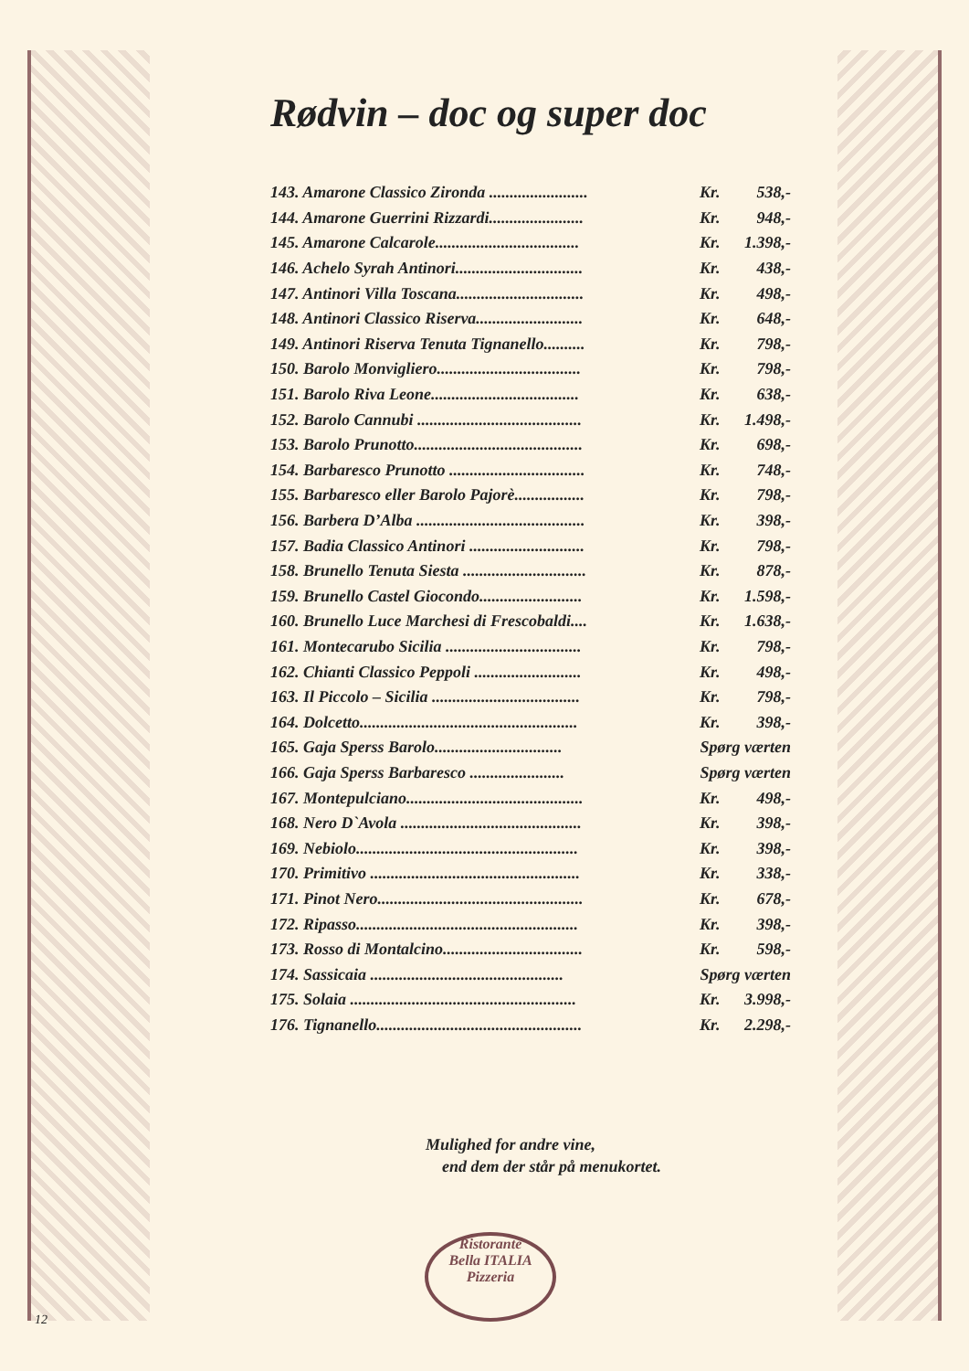Rødvin – doc og super doc
| 143. Amarone Classico Zironda ........................ | Kr. | 538,- |
| 144. Amarone Guerrini Rizzardi....................... | Kr. | 948,- |
| 145. Amarone Calcarole................................... | Kr. | 1.398,- |
| 146. Achelo Syrah Antinori............................... | Kr. | 438,- |
| 147. Antinori Villa Toscana............................... | Kr. | 498,- |
| 148. Antinori Classico Riserva.......................... | Kr. | 648,- |
| 149. Antinori Riserva Tenuta Tignanello.......... | Kr. | 798,- |
| 150. Barolo Monvigliero................................... | Kr. | 798,- |
| 151. Barolo Riva Leone.................................... | Kr. | 638,- |
| 152. Barolo Cannubi ........................................ | Kr. | 1.498,- |
| 153. Barolo Prunotto......................................... | Kr. | 698,- |
| 154. Barbaresco Prunotto ................................. | Kr. | 748,- |
| 155. Barbaresco eller Barolo Pajorè................. | Kr. | 798,- |
| 156. Barbera D’Alba ......................................... | Kr. | 398,- |
| 157. Badia Classico Antinori ............................ | Kr. | 798,- |
| 158. Brunello Tenuta Siesta .............................. | Kr. | 878,- |
| 159. Brunello Castel Giocondo......................... | Kr. | 1.598,- |
| 160. Brunello Luce Marchesi di Frescobaldi.... | Kr. | 1.638,- |
| 161. Montecarubo Sicilia ................................. | Kr. | 798,- |
| 162. Chianti Classico Peppoli .......................... | Kr. | 498,- |
| 163. Il Piccolo – Sicilia .................................... | Kr. | 798,- |
| 164. Dolcetto..................................................... | Kr. | 398,- |
| 165. Gaja Sperss Barolo............................... | Spørg værten | |
| 166. Gaja Sperss Barbaresco ....................... | Spørg værten | |
| 167. Montepulciano........................................... | Kr. | 498,- |
| 168. Nero D`Avola ............................................ | Kr. | 398,- |
| 169. Nebiolo...................................................... | Kr. | 398,- |
| 170. Primitivo ................................................... | Kr. | 338,- |
| 171. Pinot Nero.................................................. | Kr. | 678,- |
| 172. Ripasso...................................................... | Kr. | 398,- |
| 173. Rosso di Montalcino.................................. | Kr. | 598,- |
| 174. Sassicaia ............................................... | Spørg værten | |
| 175. Solaia ....................................................... | Kr. | 3.998,- |
| 176. Tignanello.................................................. | Kr. | 2.298,- |
Mulighed for andre vine,
end dem der står på menukortet.
Ristorante
Bella ITALIA
Pizzeria
12